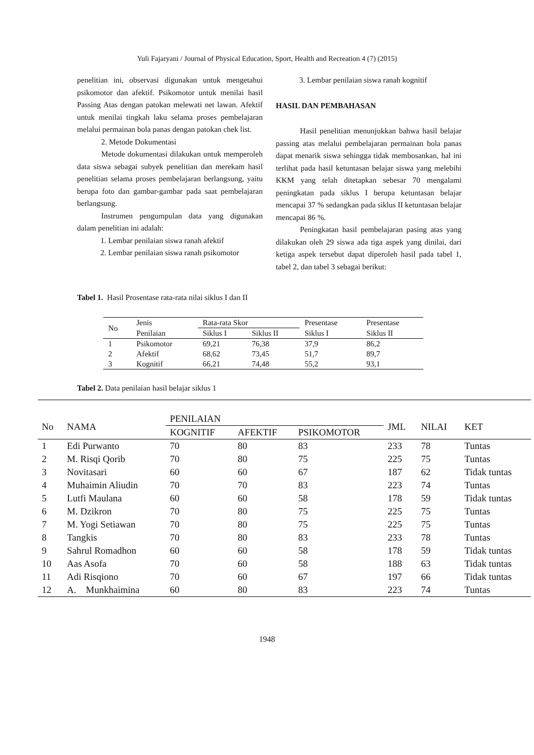Yuli Fajaryani / Journal of Physical Education, Sport, Health and Recreation 4 (7) (2015)
penelitian ini, observasi digunakan untuk mengetahui psikomotor dan afektif. Psikomotor untuk menilai hasil Passing Atas dengan patokan melewati net lawan. Afektif untuk menilai tingkah laku selama proses pembelajaran melalui permainan bola panas dengan patokan chek list.
2. Metode Dokumentasi
Metode dokumentasi dilakukan untuk memperoleh data siswa sebagai subyek penelitian dan merekam hasil penelitian selama proses pembelajaran berlangsung, yaitu berupa foto dan gambar-gambar pada saat pembelajaran berlangsung.
Instrumen pengumpulan data yang digunakan dalam penelitian ini adalah:
1. Lembar penilaian siswa ranah afektif
2. Lembar penilaian siswa ranah psikomotor
3. Lembar penilaian siswa ranah kognitif
HASIL DAN PEMBAHASAN
Hasil penelitian menunjukkan bahwa hasil belajar passing atas melalui pembelajaran permainan bola panas dapat menarik siswa sehingga tidak membosankan, hal ini terlihat pada hasil ketuntasan belajar siswa yang melebihi KKM yang telah ditetapkan sebesar 70 mengalami peningkatan pada siklus I berupa ketuntasan belajar mencapai 37 % sedangkan pada siklus II ketuntasan belajar mencapai 86 %.
Peningkatan hasil pembelajaran pasing atas yang dilakukan oleh 29 siswa ada tiga aspek yang dinilai, dari ketiga aspek tersebut dapat diperoleh hasil pada tabel 1, tabel 2, dan tabel 3 sebagai berikut:
Tabel 1. Hasil Prosentase rata-rata nilai siklus I dan II
| No | Jenis | Rata-rata Skor | | Presentase | Presentase |
| --- | --- | --- | --- | --- | --- |
| | Penilaian | Siklus I | Siklus II | Siklus I | Siklus II |
| 1 | Psikomotor | 69,21 | 76,38 | 37,9 | 86,2 |
| 2 | Afektif | 68,62 | 73,45 | 51,7 | 89,7 |
| 3 | Kognitif | 66,21 | 74,48 | 55,2 | 93,1 |
Tabel 2. Data penilaian hasil belajar siklus 1
| No | NAMA | PENILAIAN | | | JML | NILAI | KET |
| --- | --- | --- | --- | --- | --- | --- | --- |
| | | KOGNITIF | AFEKTIF | PSIKOMOTOR | | | |
| 1 | Edi Purwanto | 70 | 80 | 83 | 233 | 78 | Tuntas |
| 2 | M. Risqi Qorib | 70 | 80 | 75 | 225 | 75 | Tuntas |
| 3 | Novitasari | 60 | 60 | 67 | 187 | 62 | Tidak tuntas |
| 4 | Muhaimin Aliudin | 70 | 70 | 83 | 223 | 74 | Tuntas |
| 5 | Lutfi Maulana | 60 | 60 | 58 | 178 | 59 | Tidak tuntas |
| 6 | M. Dzikron | 70 | 80 | 75 | 225 | 75 | Tuntas |
| 7 | M. Yogi Setiawan | 70 | 80 | 75 | 225 | 75 | Tuntas |
| 8 | Tangkis | 70 | 80 | 83 | 233 | 78 | Tuntas |
| 9 | Sahrul Romadhon | 60 | 60 | 58 | 178 | 59 | Tidak tuntas |
| 10 | Aas Asofa | 70 | 60 | 58 | 188 | 63 | Tidak tuntas |
| 11 | Adi Risqiono | 70 | 60 | 67 | 197 | 66 | Tidak tuntas |
| 12 | A. Munkhaimina | 60 | 80 | 83 | 223 | 74 | Tuntas |
1948